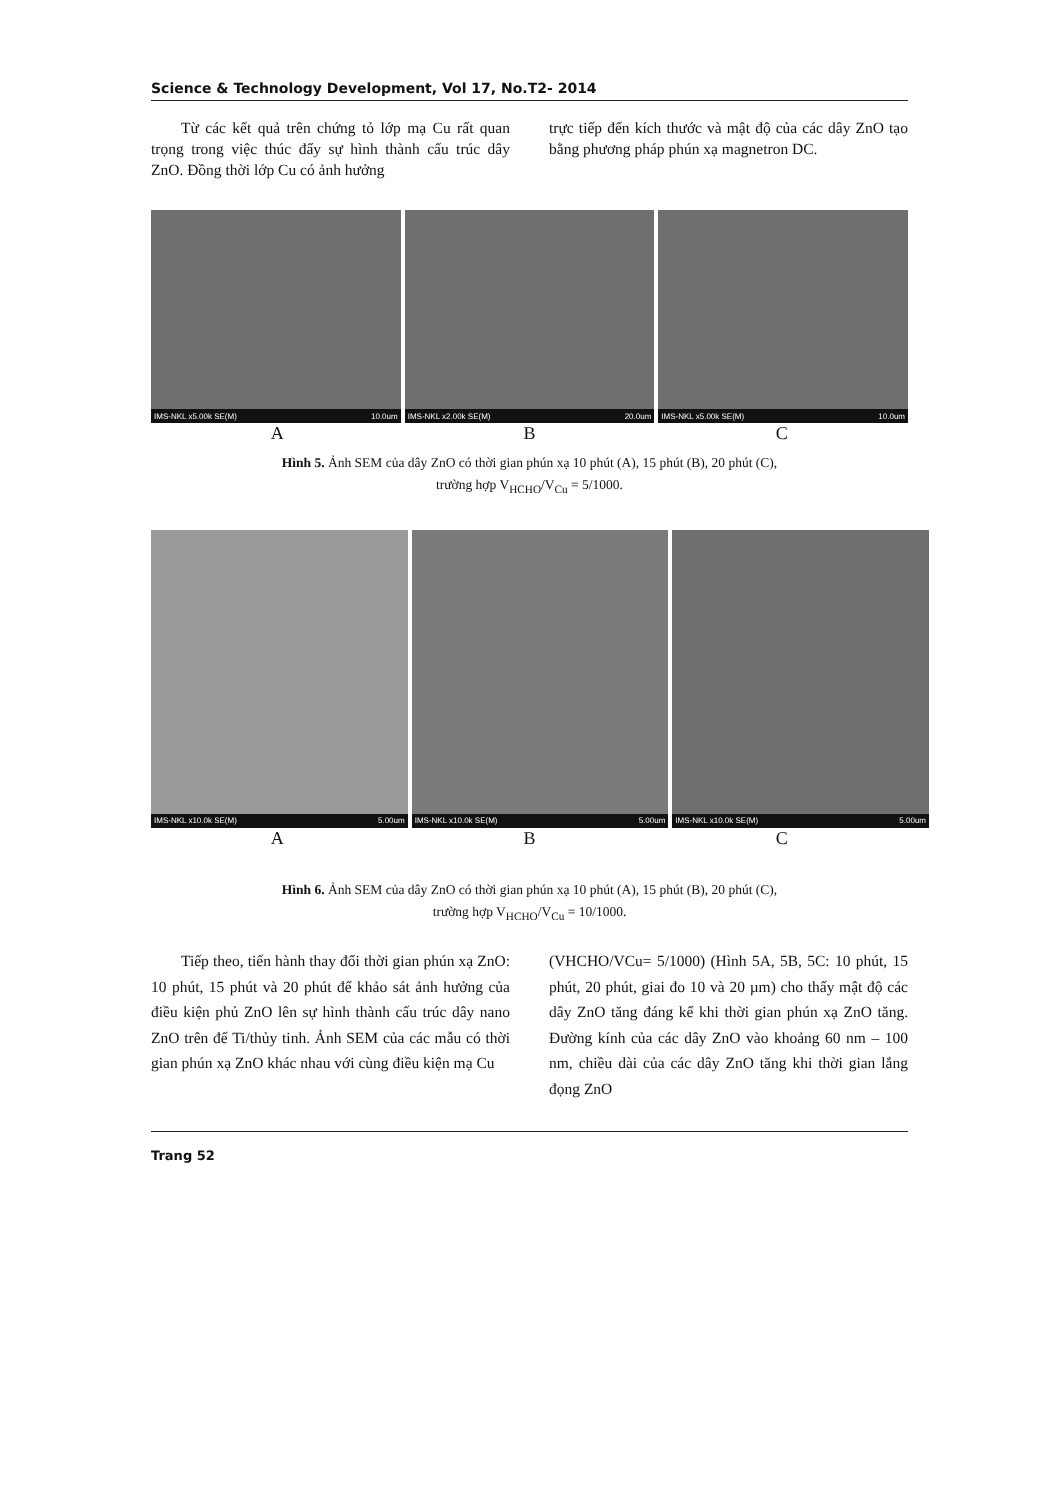Science & Technology Development, Vol 17, No.T2- 2014
Từ các kết quả trên chứng tỏ lớp mạ Cu rất quan trọng trong việc thúc đẩy sự hình thành cấu trúc dây ZnO. Đồng thời lớp Cu có ảnh hưởng
trực tiếp đến kích thước và mật độ của các dây ZnO tạo bằng phương pháp phún xạ magnetron DC.
IMS-NKL x5.00k SE(M) 10.0um
IMS-NKL x2.00k SE(M) 20.0um
IMS-NKL x5.00k SE(M) 10.0um
A B C
Hình 5. Ảnh SEM của dây ZnO có thời gian phún xạ 10 phút (A), 15 phút (B), 20 phút (C),
trường hợp V<sub>HCHO</sub>/V<sub>Cu</sub> = 5/1000.
IMS-NKL x10.0k SE(M) 5.00um
IMS-NKL x10.0k SE(M) 5.00um
IMS-NKL x10.0k SE(M) 5.00um
A B C
Hình 6. Ảnh SEM của dây ZnO có thời gian phún xạ 10 phút (A), 15 phút (B), 20 phút (C),
trường hợp V<sub>HCHO</sub>/V<sub>Cu</sub> = 10/1000.
Tiếp theo, tiến hành thay đổi thời gian phún xạ ZnO: 10 phút, 15 phút và 20 phút để khảo sát ảnh hưởng của điều kiện phủ ZnO lên sự hình thành cấu trúc dây nano ZnO trên đế Ti/thủy tinh. Ảnh SEM của các mẫu có thời gian phún xạ ZnO khác nhau với cùng điều kiện mạ Cu
(VHCHO/VCu= 5/1000) (Hình 5A, 5B, 5C: 10 phút, 15 phút, 20 phút, giai đo 10 và 20 µm) cho thấy mật độ các dây ZnO tăng đáng kể khi thời gian phún xạ ZnO tăng. Đường kính của các dây ZnO vào khoảng 60 nm – 100 nm, chiều dài của các dây ZnO tăng khi thời gian lắng đọng ZnO
Trang 52